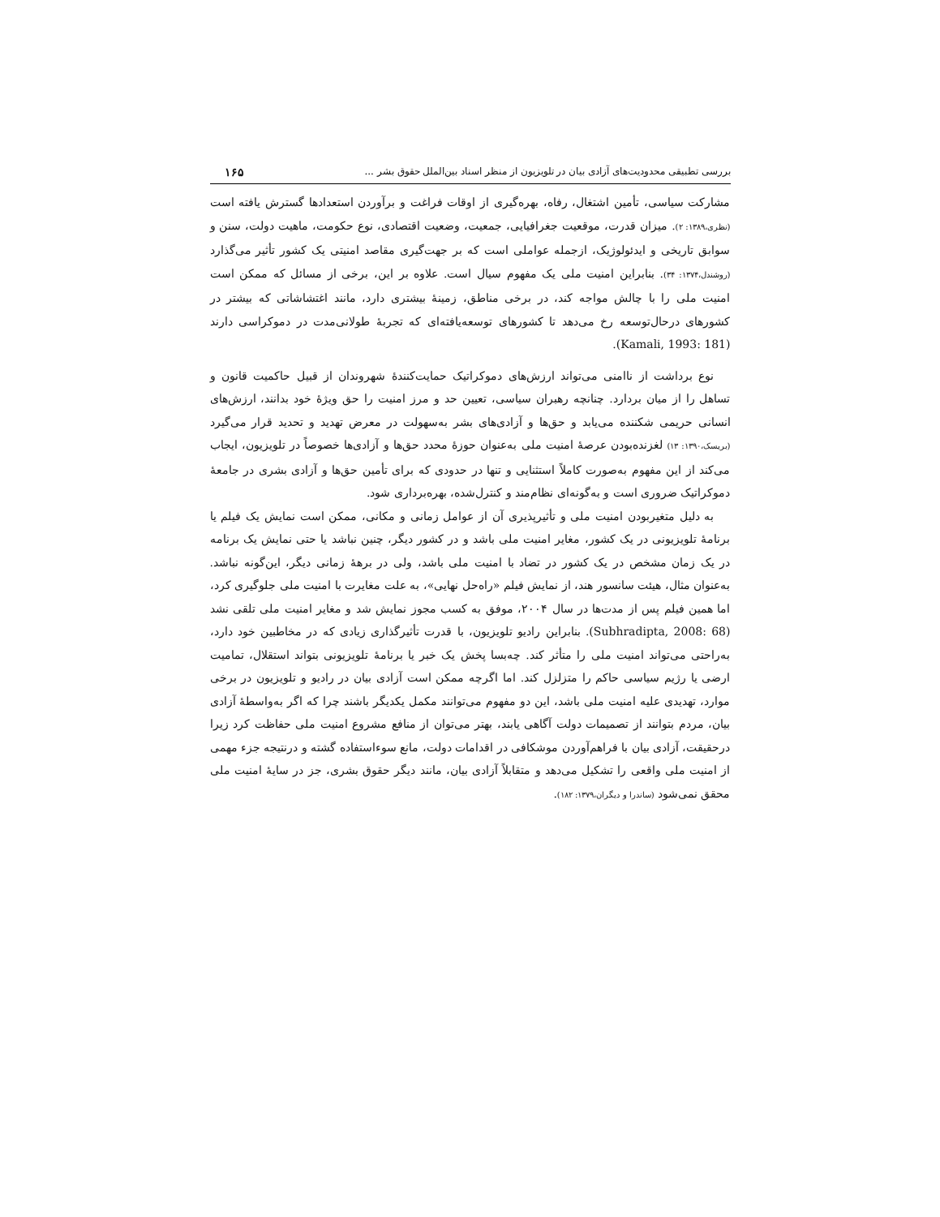بررسی تطبیقی محدودیت‌های آزادی بیان در تلویزیون از منظر اسناد بین‌الملل حقوق بشر ... ۱۶۵
مشارکت سیاسی، تأمین اشتغال، رفاه، بهره‌گیری از اوقات فراغت و برآوردن استعدادها گسترش یافته است (نظری،۱۳۸۹: ۲). میزان قدرت، موقعیت جغرافیایی، جمعیت، وضعیت اقتصادی، نوع حکومت، ماهیت دولت، سنن و سوابق تاریخی و ایدئولوژیک، ازجمله عواملی است که بر جهت‌گیری مقاصد امنیتی یک کشور تأثیر می‌گذارد (روشندل،۱۳۷۴: ۳۴). بنابراین امنیت ملی یک مفهوم سیال است. علاوه بر این، برخی از مسائل که ممکن است امنیت ملی را با چالش مواجه کند، در برخی مناطق، زمینهٔ بیشتری دارد، مانند اغتشاشاتی که بیشتر در کشورهای درحال‌توسعه رخ می‌دهد تا کشورهای توسعه‌یافته‌ای که تجربهٔ طولانی‌مدت در دموکراسی دارند (Kamali, 1993: 181).
نوع برداشت از ناامنی می‌تواند ارزش‌های دموکراتیک حمایت‌کنندهٔ شهروندان از قبیل حاکمیت قانون و تساهل را از میان بردارد. چنانچه رهبران سیاسی، تعیین حد و مرز امنیت را حق ویژهٔ خود بدانند، ارزش‌های انسانی حریمی شکننده می‌یابد و حق‌ها و آزادی‌های بشر به‌سهولت در معرض تهدید و تحدید قرار می‌گیرد (بریسک،۱۳۹۰: ۱۳) لغزنده‌بودن عرصهٔ امنیت ملی به‌عنوان حوزهٔ محدد حق‌ها و آزادی‌ها خصوصاً در تلویزیون، ایجاب می‌کند از این مفهوم به‌صورت کاملاً استثنایی و تنها در حدودی که برای تأمین حق‌ها و آزادی بشری در جامعهٔ دموکراتیک ضروری است و به‌گونه‌ای نظام‌مند و کنترل‌شده، بهره‌برداری شود.
به دلیل متغیربودن امنیت ملی و تأثیرپذیری آن از عوامل زمانی و مکانی، ممکن است نمایش یک فیلم یا برنامهٔ تلویزیونی در یک کشور، مغایر امنیت ملی باشد و در کشور دیگر، چنین نباشد یا حتی نمایش یک برنامه در یک زمان مشخص در یک کشور در تضاد با امنیت ملی باشد، ولی در برههٔ زمانی دیگر، این‌گونه نباشد. به‌عنوان مثال، هیئت سانسور هند، از نمایش فیلم «راه‌حل نهایی»، به علت مغایرت با امنیت ملی جلوگیری کرد، اما همین فیلم پس از مدت‌ها در سال ۲۰۰۴، موفق به کسب مجوز نمایش شد و مغایر امنیت ملی تلقی نشد (Subhradipta, 2008: 68). بنابراین رادیو تلویزیون، با قدرت تأثیرگذاری زیادی که در مخاطبین خود دارد، به‌راحتی می‌تواند امنیت ملی را متأثر کند. چه‌بسا پخش یک خبر یا برنامهٔ تلویزیونی بتواند استقلال، تمامیت ارضی یا رژیم سیاسی حاکم را متزلزل کند. اما اگرچه ممکن است آزادی بیان در رادیو و تلویزیون در برخی موارد، تهدیدی علیه امنیت ملی باشد، این دو مفهوم می‌توانند مکمل یکدیگر باشند چرا که اگر به‌واسطهٔ آزادی بیان، مردم بتوانند از تصمیمات دولت آگاهی یابند، بهتر می‌توان از منافع مشروع امنیت ملی حفاظت کرد زیرا درحقیقت، آزادی بیان با فراهم‌آوردن موشکافی در اقدامات دولت، مانع سوءاستفاده گشته و درنتیجه جزء مهمی از امنیت ملی واقعی را تشکیل می‌دهد و متقابلاً آزادی بیان، مانند دیگر حقوق بشری، جز در سایهٔ امنیت ملی محقق نمی‌شود (ساندرا و دیگران،۱۳۷۹: ۱۸۲).